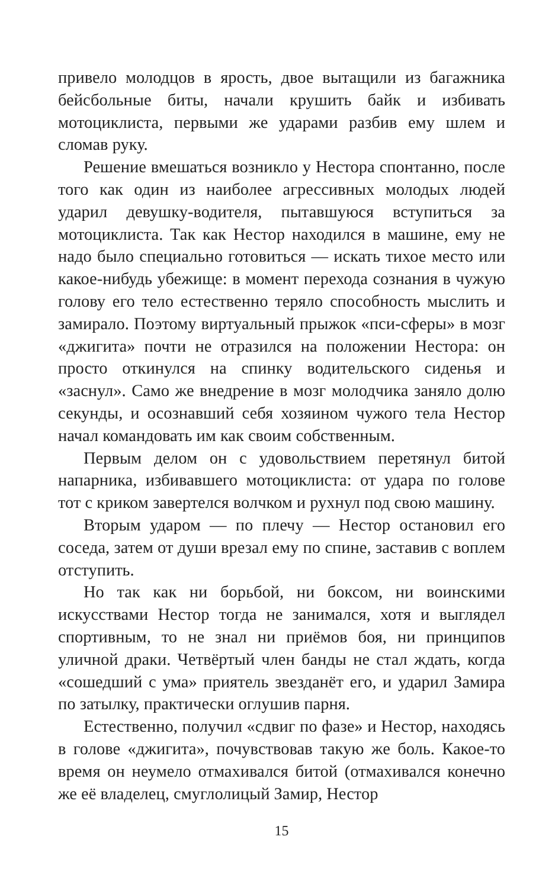привело молодцов в ярость, двое вытащили из багажника бейсбольные биты, начали крушить байк и избивать мотоциклиста, первыми же ударами разбив ему шлем и сломав руку.
Решение вмешаться возникло у Нестора спонтанно, после того как один из наиболее агрессивных молодых людей ударил девушку-водителя, пытавшуюся вступиться за мотоциклиста. Так как Нестор находился в машине, ему не надо было специально готовиться — искать тихое место или какое-нибудь убежище: в момент перехода сознания в чужую голову его тело естественно теряло способность мыслить и замирало. Поэтому виртуальный прыжок «пси-сферы» в мозг «джигита» почти не отразился на положении Нестора: он просто откинулся на спинку водительского сиденья и «заснул». Само же внедрение в мозг молодчика заняло долю секунды, и осознавший себя хозяином чужого тела Нестор начал командовать им как своим собственным.
Первым делом он с удовольствием перетянул битой напарника, избивавшего мотоциклиста: от удара по голове тот с криком завертелся волчком и рухнул под свою машину.
Вторым ударом — по плечу — Нестор остановил его соседа, затем от души врезал ему по спине, заставив с воплем отступить.
Но так как ни борьбой, ни боксом, ни воинскими искусствами Нестор тогда не занимался, хотя и выглядел спортивным, то не знал ни приёмов боя, ни принципов уличной драки. Четвёртый член банды не стал ждать, когда «сошедший с ума» приятель звезданёт его, и ударил Замира по затылку, практически оглушив парня.
Естественно, получил «сдвиг по фазе» и Нестор, находясь в голове «джигита», почувствовав такую же боль. Какое-то время он неумело отмахивался битой (отмахивался конечно же её владелец, смуглолицый Замир, Нестор
15